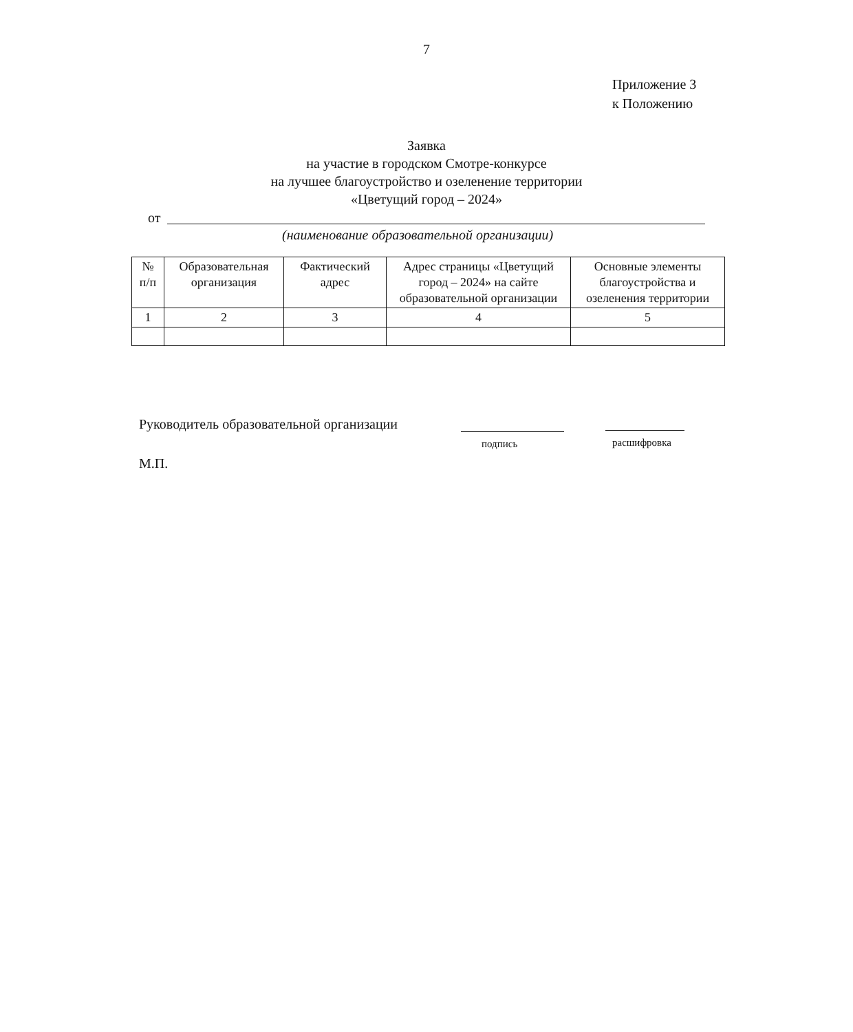7
Приложение 3
к Положению
Заявка
на участие в городском Смотре-конкурсе
на лучшее благоустройство и озеленение территории
«Цветущий город – 2024»
от
(наименование образовательной организации)
| № п/п | Образовательная организация | Фактический адрес | Адрес страницы «Цветущий город – 2024» на сайте образовательной организации | Основные элементы благоустройства и озеленения территории |
| --- | --- | --- | --- | --- |
| 1 | 2 | 3 | 4 | 5 |
Руководитель образовательной организации
подпись расшифровка
М.П.